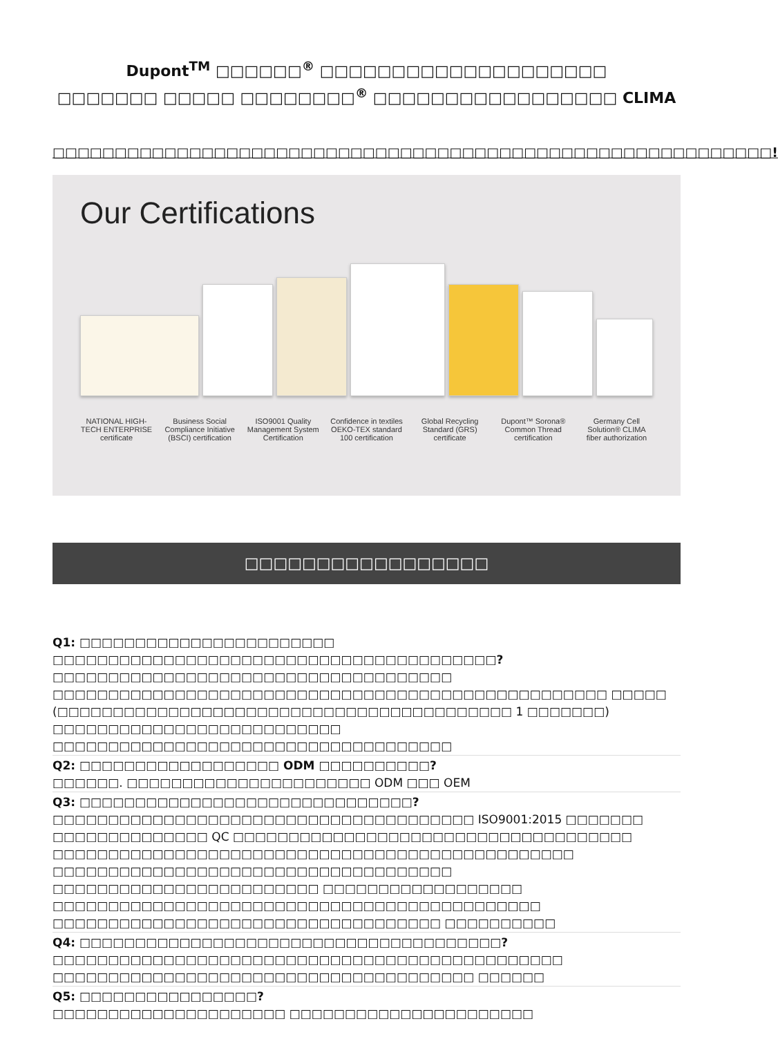Dupont<sup>TM</sup> □□□□□□<sup>®</sup> □□□□□□□□□□□□□□□□□□□□
□□□□□□□ □□□□□ □□□□□□□□<sup>®</sup> □□□□□□□□□□□□□□□□□ CLIMA
□□□□□□□□□□□□□□□□□□□□□□□□□□□□□□□□□□□□□□□□□□□□□□□□□□□□□□□□□□!
Our Certifications
NATIONAL HIGH-TECH ENTERPRISE certificate
Business Social Compliance Initiative (BSCI) certification
ISO9001 Quality Management System Certification
Confidence in textiles OEKO-TEX standard 100 certification
Global Recycling Standard (GRS) certificate
Dupont™ Sorona® Common Thread certification
Germany Cell Solution® CLIMA fiber authorization
□□□□□□□□□□□□□□□□□
Q1: □□□□□□□□□□□□□□□□□□□□□□□ □□□□□□□□□□□□□□□□□□□□□□□□□□□□□□□□□□□□□□□□?
□□□□□□□□□□□□□□□□□□□□□□□□□□□□□□□□□□□□ □□□□□□□□□□□□□□□□□□□□□□□□□□□□□□□□□□□□□□□□□□□□□□□□□□ □□□□□ (□□□□□□□□□□□□□□□□□□□□□□□□□□□□□□□□□□□□□□□□□ 1 □□□□□□□) □□□□□□□□□□□□□□□□□□□□□□□□□□ □□□□□□□□□□□□□□□□□□□□□□□□□□□□□□□□□□□□
Q2: □□□□□□□□□□□□□□□□□□ ODM □□□□□□□□□□?
□□□□□□. □□□□□□□□□□□□□□□□□□□□□□ ODM □□□ OEM
Q3: □□□□□□□□□□□□□□□□□□□□□□□□□□□□□□?
□□□□□□□□□□□□□□□□□□□□□□□□□□□□□□□□□□□□□□ ISO9001:2015 □□□□□□□ □□□□□□□□□□□□□□ QC □□□□□□□□□□□□□□□□□□□□□□□□□□□□□□□□□□□□ □□□□□□□□□□□□□□□□□□□□□□□□□□□□□□□□□□□□□□□□□□□□□□□ □□□□□□□□□□□□□□□□□□□□□□□□□□□□□□□□□□□□ □□□□□□□□□□□□□□□□□□□□□□□□ □□□□□□□□□□□□□□□□□□ □□□□□□□□□□□□□□□□□□□□□□□□□□□□□□□□□□□□□□□□□□□□ □□□□□□□□□□□□□□□□□□□□□□□□□□□□□□□□□□□ □□□□□□□□□□
Q4: □□□□□□□□□□□□□□□□□□□□□□□□□□□□□□□□□□□□□□?
□□□□□□□□□□□□□□□□□□□□□□□□□□□□□□□□□□□□□□□□□□□□□□ □□□□□□□□□□□□□□□□□□□□□□□□□□□□□□□□□□□□□□ □□□□□□
Q5: □□□□□□□□□□□□□□□□?
□□□□□□□□□□□□□□□□□□□□□ □□□□□□□□□□□□□□□□□□□□□□